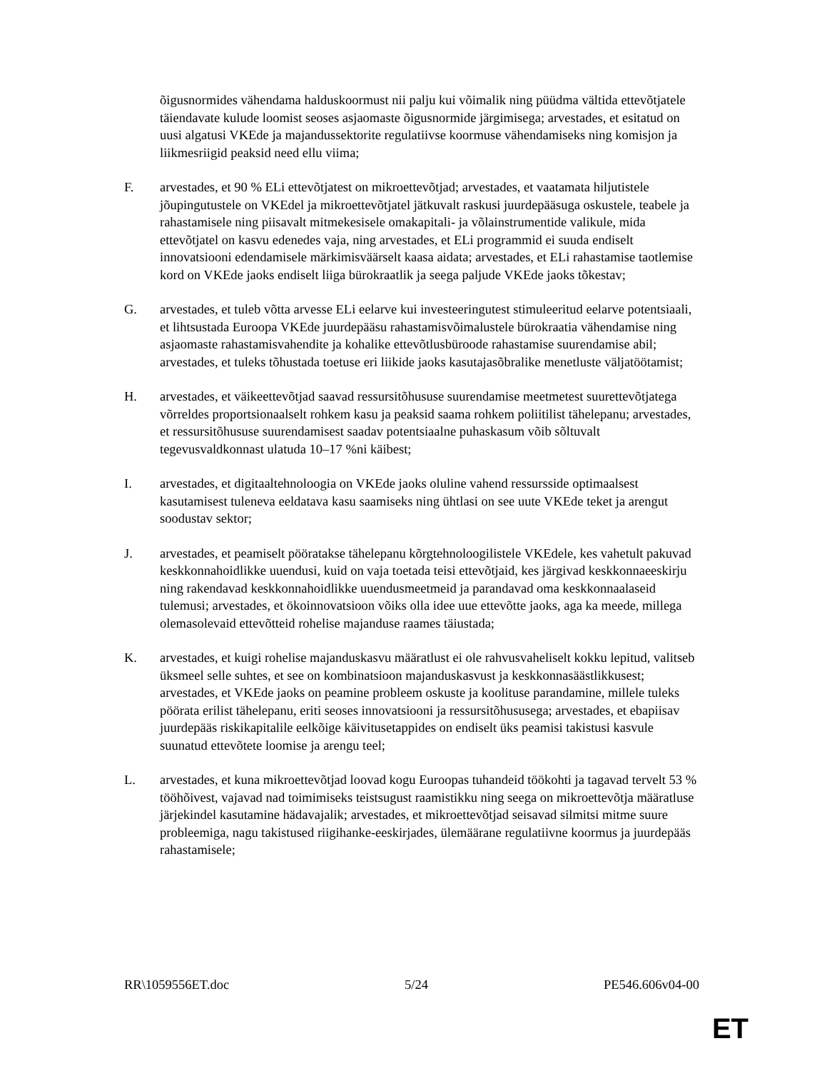õigusnormides vähendama halduskoormust nii palju kui võimalik ning püüdma vältida ettevõtjatele täiendavate kulude loomist seoses asjaomaste õigusnormide järgimisega; arvestades, et esitatud on uusi algatusi VKEde ja majandussektorite regulatiivse koormuse vähendamiseks ning komisjon ja liikmesriigid peaksid need ellu viima;
F. arvestades, et 90 % ELi ettevõtjatest on mikroettevõtjad; arvestades, et vaatamata hiljutistele jõupingutustele on VKEdel ja mikroettevõtjatel jätkuvalt raskusi juurdepääsuga oskustele, teabele ja rahastamisele ning piisavalt mitmekesisele omakapitali- ja võlainstrumentide valikule, mida ettevõtjatel on kasvu edenedes vaja, ning arvestades, et ELi programmid ei suuda endiselt innovatsiooni edendamisele märkimisväärselt kaasa aidata; arvestades, et ELi rahastamise taotlemise kord on VKEde jaoks endiselt liiga bürokraatlik ja seega paljude VKEde jaoks tõkestav;
G. arvestades, et tuleb võtta arvesse ELi eelarve kui investeeringutest stimuleeritud eelarve potentsiaali, et lihtsustada Euroopa VKEde juurdepääsu rahastamisvõimalustele bürokraatia vähendamise ning asjaomaste rahastamisvahendite ja kohalike ettevõtlusbüroode rahastamise suurendamise abil; arvestades, et tuleks tõhustada toetuse eri liikide jaoks kasutajasõbralike menetluste väljatöötamist;
H. arvestades, et väikeettevõtjad saavad ressursitõhususe suurendamise meetmetest suurettevõtjatega võrreldes proportsionaalselt rohkem kasu ja peaksid saama rohkem poliitilist tähelepanu; arvestades, et ressursitõhususe suurendamisest saadav potentsiaalne puhaskasum võib sõltuvalt tegevusvaldkonnast ulatuda 10–17 %ni käibest;
I. arvestades, et digitaaltehnoloogia on VKEde jaoks oluline vahend ressursside optimaalsest kasutamisest tuleneva eeldatava kasu saamiseks ning ühtlasi on see uute VKEde teket ja arengut soodustav sektor;
J. arvestades, et peamiselt pööratakse tähelepanu kõrgtehnoloogilistele VKEdele, kes vahetult pakuvad keskkonnahoidlikke uuendusi, kuid on vaja toetada teisi ettevõtjaid, kes järgivad keskkonnaeeskirju ning rakendavad keskkonnahoidlikke uuendusmeetmeid ja parandavad oma keskkonnaalaseid tulemusi; arvestades, et ökoinnovatsioon võiks olla idee uue ettevõtte jaoks, aga ka meede, millega olemasolevaid ettevõtteid rohelise majanduse raames täiustada;
K. arvestades, et kuigi rohelise majanduskasvu määratlust ei ole rahvusvaheliselt kokku lepitud, valitseb üksmeel selle suhtes, et see on kombinatsioon majanduskasvust ja keskkonnasäästlikkusest; arvestades, et VKEde jaoks on peamine probleem oskuste ja koolituse parandamine, millele tuleks pöörata erilist tähelepanu, eriti seoses innovatsiooni ja ressursitõhususega; arvestades, et ebapiisav juurdepääs riskikapitalile eelkõige käivitusetappides on endiselt üks peamisi takistusi kasvule suunatud ettevõtete loomise ja arengu teel;
L. arvestades, et kuna mikroettevõtjad loovad kogu Euroopas tuhandeid töökohti ja tagavad tervelt 53 % tööhõivest, vajavad nad toimimiseks teistsugust raamistikku ning seega on mikroettevõtja määratluse järjekindel kasutamine hädavajalik; arvestades, et mikroettevõtjad seisavad silmitsi mitme suure probleemiga, nagu takistused riigihanke-eeskirjades, ülemäärane regulatiivne koormus ja juurdepääs rahastamisele;
RR\1059556ET.doc 5/24 PE546.606v04-00
ET